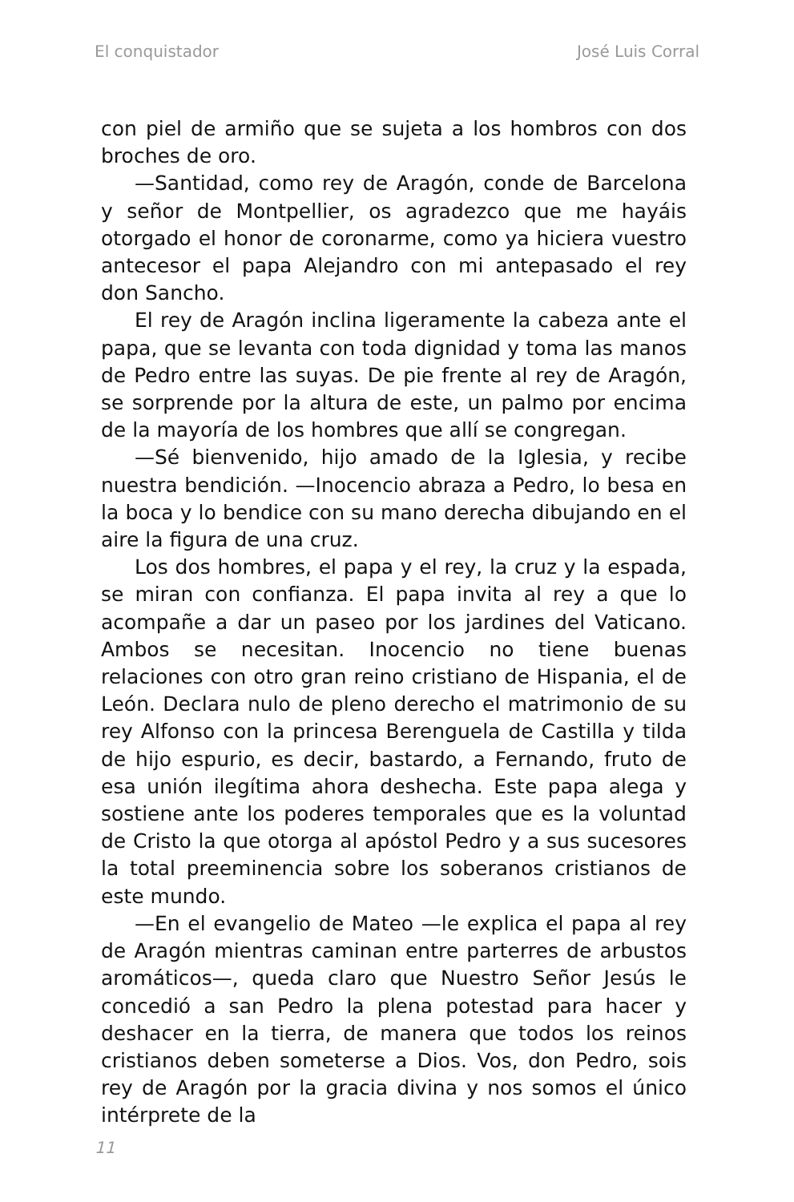El conquistador José Luis Corral
con piel de armiño que se sujeta a los hombros con dos broches de oro.
—Santidad, como rey de Aragón, conde de Barcelona y señor de Montpellier, os agradezco que me hayáis otorgado el honor de coronarme, como ya hiciera vuestro antecesor el papa Alejandro con mi antepasado el rey don Sancho.
El rey de Aragón inclina ligeramente la cabeza ante el papa, que se levanta con toda dignidad y toma las manos de Pedro entre las suyas. De pie frente al rey de Aragón, se sorprende por la altura de este, un palmo por encima de la mayoría de los hombres que allí se congregan.
—Sé bienvenido, hijo amado de la Iglesia, y recibe nuestra bendición. —Inocencio abraza a Pedro, lo besa en la boca y lo bendice con su mano derecha dibujando en el aire la figura de una cruz.
Los dos hombres, el papa y el rey, la cruz y la espada, se miran con confianza. El papa invita al rey a que lo acompañe a dar un paseo por los jardines del Vaticano. Ambos se necesitan. Inocencio no tiene buenas relaciones con otro gran reino cristiano de Hispania, el de León. Declara nulo de pleno derecho el matrimonio de su rey Alfonso con la princesa Berenguela de Castilla y tilda de hijo espurio, es decir, bastardo, a Fernando, fruto de esa unión ilegítima ahora deshecha. Este papa alega y sostiene ante los poderes temporales que es la voluntad de Cristo la que otorga al apóstol Pedro y a sus sucesores la total preeminencia sobre los soberanos cristianos de este mundo.
—En el evangelio de Mateo —le explica el papa al rey de Aragón mientras caminan entre parterres de arbustos aromáticos—, queda claro que Nuestro Señor Jesús le concedió a san Pedro la plena potestad para hacer y deshacer en la tierra, de manera que todos los reinos cristianos deben someterse a Dios. Vos, don Pedro, sois rey de Aragón por la gracia divina y nos somos el único intérprete de la
11